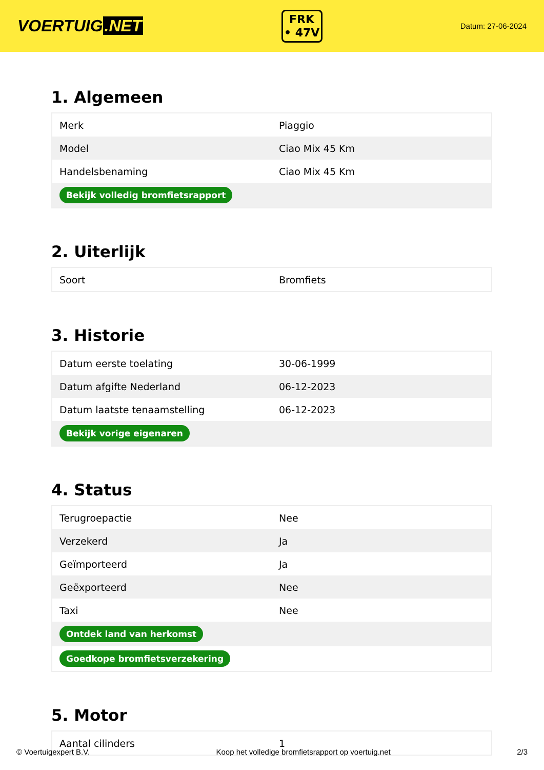VOERTUIG.NET
FRK
• 47V
Datum: 27-06-2024
1. Algemeen
| Merk | Piaggio |
| Model | Ciao Mix 45 Km |
| Handelsbenaming | Ciao Mix 45 Km |
| Bekijk volledig bromfietsrapport | |
2. Uiterlijk
| Soort | Bromfiets |
3. Historie
| Datum eerste toelating | 30-06-1999 |
| Datum afgifte Nederland | 06-12-2023 |
| Datum laatste tenaamstelling | 06-12-2023 |
| Bekijk vorige eigenaren | |
4. Status
| Terugroepactie | Nee |
| Verzekerd | Ja |
| Geïmporteerd | Ja |
| Geëxporteerd | Nee |
| Taxi | Nee |
| Ontdek land van herkomst | |
| Goedkope bromfietsverzekering | |
5. Motor
| Aantal cilinders | 1 |
© Voertuigexpert B.V. Koop het volledige bromfietsrapport op voertuig.net 2/3